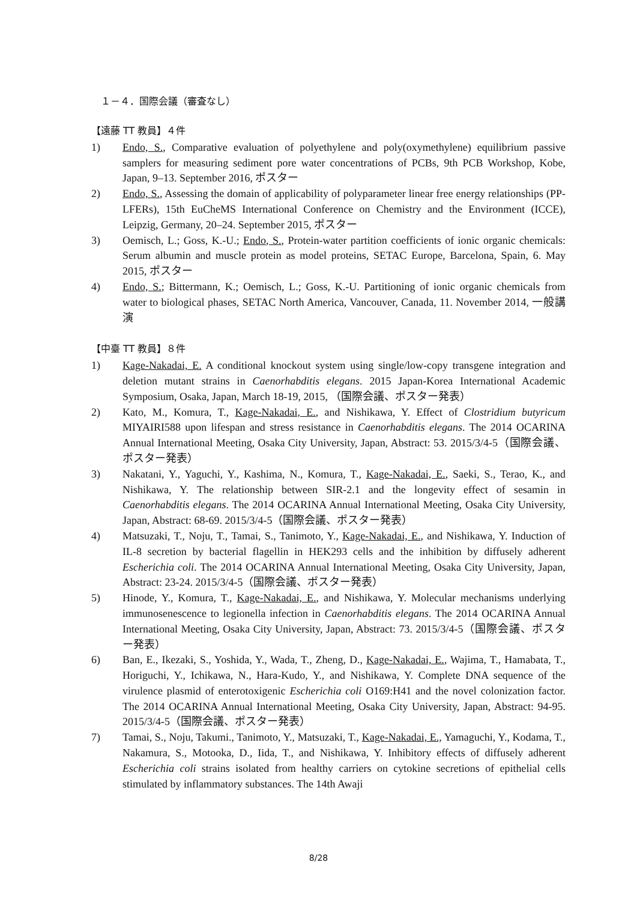１－４．国際会議（審査なし）
【遠藤 TT 教員】４件
1) Endo, S., Comparative evaluation of polyethylene and poly(oxymethylene) equilibrium passive samplers for measuring sediment pore water concentrations of PCBs, 9th PCB Workshop, Kobe, Japan, 9–13. September 2016, ポスター
2) Endo, S., Assessing the domain of applicability of polyparameter linear free energy relationships (PP-LFERs), 15th EuCheMS International Conference on Chemistry and the Environment (ICCE), Leipzig, Germany, 20–24. September 2015, ポスター
3) Oemisch, L.; Goss, K.-U.; Endo, S., Protein-water partition coefficients of ionic organic chemicals: Serum albumin and muscle protein as model proteins, SETAC Europe, Barcelona, Spain, 6. May 2015, ポスター
4) Endo, S.; Bittermann, K.; Oemisch, L.; Goss, K.-U. Partitioning of ionic organic chemicals from water to biological phases, SETAC North America, Vancouver, Canada, 11. November 2014, 一般講演
【中臺 TT 教員】８件
1) Kage-Nakadai, E. A conditional knockout system using single/low-copy transgene integration and deletion mutant strains in Caenorhabditis elegans. 2015 Japan-Korea International Academic Symposium, Osaka, Japan, March 18-19, 2015, （国際会議、ポスター発表）
2) Kato, M., Komura, T., Kage-Nakadai, E., and Nishikawa, Y. Effect of Clostridium butyricum MIYAIRI588 upon lifespan and stress resistance in Caenorhabditis elegans. The 2014 OCARINA Annual International Meeting, Osaka City University, Japan, Abstract: 53. 2015/3/4-5（国際会議、ポスター発表）
3) Nakatani, Y., Yaguchi, Y., Kashima, N., Komura, T., Kage-Nakadai, E., Saeki, S., Terao, K., and Nishikawa, Y. The relationship between SIR-2.1 and the longevity effect of sesamin in Caenorhabditis elegans. The 2014 OCARINA Annual International Meeting, Osaka City University, Japan, Abstract: 68-69. 2015/3/4-5（国際会議、ポスター発表）
4) Matsuzaki, T., Noju, T., Tamai, S., Tanimoto, Y., Kage-Nakadai, E., and Nishikawa, Y. Induction of IL-8 secretion by bacterial flagellin in HEK293 cells and the inhibition by diffusely adherent Escherichia coli. The 2014 OCARINA Annual International Meeting, Osaka City University, Japan, Abstract: 23-24. 2015/3/4-5（国際会議、ポスター発表）
5) Hinode, Y., Komura, T., Kage-Nakadai, E., and Nishikawa, Y. Molecular mechanisms underlying immunosenescence to legionella infection in Caenorhabditis elegans. The 2014 OCARINA Annual International Meeting, Osaka City University, Japan, Abstract: 73. 2015/3/4-5（国際会議、ポスター発表）
6) Ban, E., Ikezaki, S., Yoshida, Y., Wada, T., Zheng, D., Kage-Nakadai, E., Wajima, T., Hamabata, T., Horiguchi, Y., Ichikawa, N., Hara-Kudo, Y., and Nishikawa, Y. Complete DNA sequence of the virulence plasmid of enterotoxigenic Escherichia coli O169:H41 and the novel colonization factor. The 2014 OCARINA Annual International Meeting, Osaka City University, Japan, Abstract: 94-95. 2015/3/4-5（国際会議、ポスター発表）
7) Tamai, S., Noju, Takumi., Tanimoto, Y., Matsuzaki, T., Kage-Nakadai, E., Yamaguchi, Y., Kodama, T., Nakamura, S., Motooka, D., Iida, T., and Nishikawa, Y. Inhibitory effects of diffusely adherent Escherichia coli strains isolated from healthy carriers on cytokine secretions of epithelial cells stimulated by inflammatory substances. The 14th Awaji
8/28